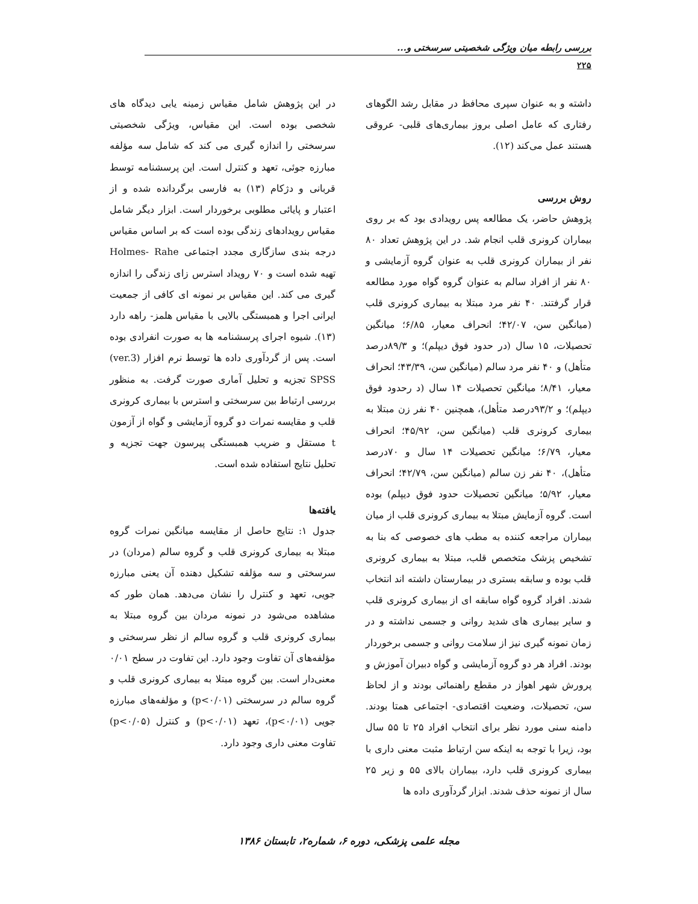بررسی رابطه میان ویژگی شخصیتی سرسختی و...
۲۲۵
داشته و به عنوان سپری محافظ در مقابل رشد الگوهای رفتاری که عامل اصلی بروز بیماری‌های قلبی- عروقی هستند عمل می‌کند (۱۲).
روش بررسی
پژوهش حاضر، یک مطالعه پس رویدادی بود که بر روی بیماران کرونری قلب انجام شد. در این پژوهش تعداد ۸۰ نفر از بیماران کرونری قلب به عنوان گروه آزمایشی و ۸۰ نفر از افراد سالم به عنوان گروه گواه مورد مطالعه قرار گرفتند. ۴۰ نفر مرد مبتلا به بیماری کرونری قلب (میانگین سن، ۴۲/۰۷؛ انحراف معیار، ۶/۸۵؛ میانگین تحصیلات، ۱۵ سال (در حدود فوق دیپلم)؛ و ۸۹/۳درصد متأهل) و ۴۰ نفر مرد سالم (میانگین سن، ۴۳/۳۹؛ انحراف معیار، ۸/۴۱؛ میانگین تحصیلات ۱۴ سال (د رحدود فوق دیپلم)؛ و ۹۳/۲درصد متأهل)، همچنین ۴۰ نفر زن مبتلا به بیماری کرونری قلب (میانگین سن، ۴۵/۹۲؛ انحراف معیار، ۶/۷۹؛ میانگین تحصیلات ۱۴ سال و ۷۰درصد متأهل)، ۴۰ نفر زن سالم (میانگین سن، ۴۲/۷۹؛ انحراف معیار، ۵/۹۲؛ میانگین تحصیلات حدود فوق دیپلم) بوده است. گروه آزمایش مبتلا به بیماری کرونری قلب از میان بیماران مراجعه کننده به مطب های خصوصی که بنا به تشخیص پزشک متخصص قلب، مبتلا به بیماری کرونری قلب بوده و سابقه بستری در بیمارستان داشته اند انتخاب شدند. افراد گروه گواه سابقه ای از بیماری کرونری قلب و سایر بیماری های شدید روانی و جسمی نداشته و در زمان نمونه گیری نیز از سلامت روانی و جسمی برخوردار بودند. افراد هر دو گروه آزمایشی و گواه دبیران آموزش و پرورش شهر اهواز در مقطع راهنمائی بودند و از لحاظ سن، تحصیلات، وضعیت اقتصادی- اجتماعی همتا بودند. دامنه سنی مورد نظر برای انتخاب افراد ۲۵ تا ۵۵ سال بود، زیرا با توجه به اینکه سن ارتباط مثبت معنی داری با بیماری کرونری قلب دارد، بیماران بالای ۵۵ و زیر ۲۵ سال از نمونه حذف شدند. ابزار گردآوری داده ها
در این پژوهش شامل مقیاس زمینه یابی دیدگاه های شخصی بوده است. این مقیاس، ویژگی شخصیتی سرسختی را اندازه گیری می کند که شامل سه مؤلفه مبارزه جوئی، تعهد و کنترل است. این پرسشنامه توسط قربانی و دژکام (۱۳) به فارسی برگردانده شده و از اعتبار و پایائی مطلوبی برخوردار است. ابزار دیگر شامل مقیاس رویدادهای زندگی بوده است که بر اساس مقیاس درجه بندی سازگاری مجدد اجتماعی Holmes- Rahe تهیه شده است و ۷۰ رویداد استرس زای زندگی را اندازه گیری می کند. این مقیاس بر نمونه ای کافی از جمعیت ایرانی اجرا و همبستگی بالایی با مقیاس هلمز- راهه دارد (۱۳). شیوه اجرای پرسشنامه ها به صورت انفرادی بوده است. پس از گردآوری داده ها توسط نرم افزار (ver.3) SPSS تجزیه و تحلیل آماری صورت گرفت. به منظور بررسی ارتباط بین سرسختی و استرس با بیماری کرونری قلب و مقایسه نمرات دو گروه آزمایشی و گواه از آزمون t مستقل و ضریب همبستگی پیرسون جهت تجزیه و تحلیل نتایج استفاده شده است.
یافته‌ها
جدول ۱: نتایج حاصل از مقایسه میانگین نمرات گروه مبتلا به بیماری کرونری قلب و گروه سالم (مردان) در سرسختی و سه مؤلفه تشکیل دهنده آن یعنی مبارزه جویی، تعهد و کنترل را نشان می‌دهد. همان طور که مشاهده می‌شود در نمونه مردان بین گروه مبتلا به بیماری کرونری قلب و گروه سالم از نظر سرسختی و مؤلفه‌های آن تفاوت وجود دارد. این تفاوت در سطح ۰/۰۱ معنی‌دار است. بین گروه مبتلا به بیماری کرونری قلب و گروه سالم در سرسختی (p<۰/۰۱) و مؤلفه‌های مبارزه جویی (p<۰/۰۱)، تعهد (p<۰/۰۱) و کنترل (p<۰/۰۵) تفاوت معنی داری وجود دارد.
مجله علمی پزشکی، دوره ۶، شماره۲، تابستان ۱۳۸۶